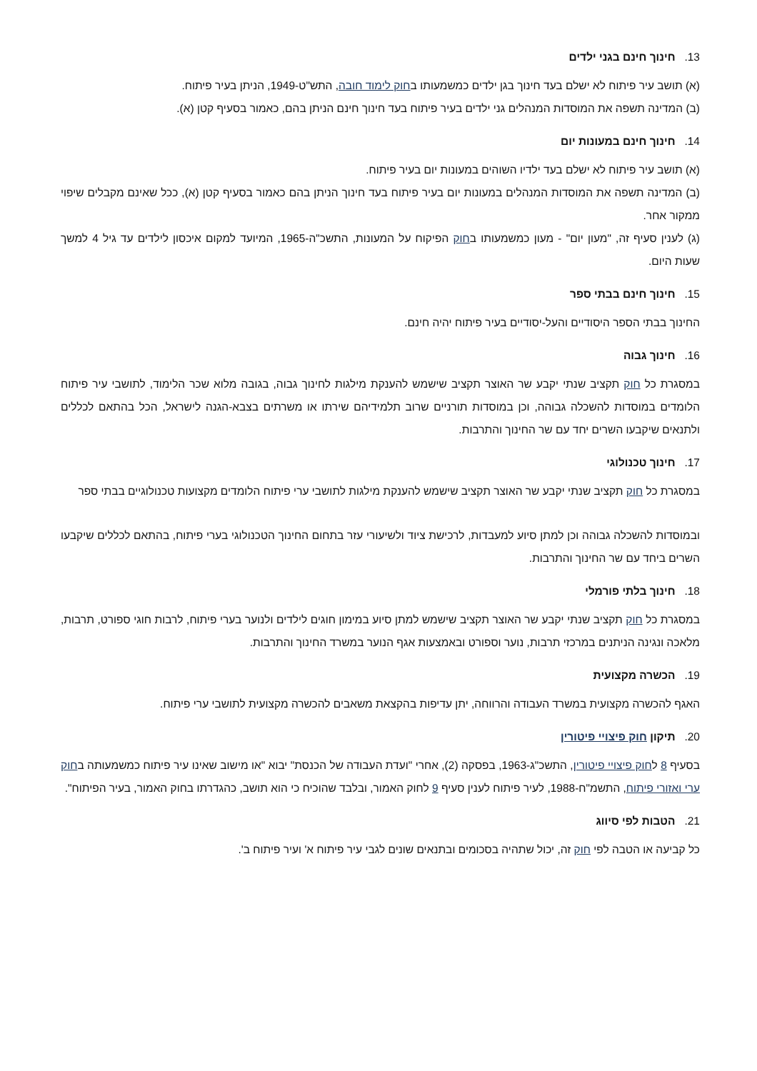13. חינוך חינם בגני ילדים
(א) תושב עיר פיתוח לא ישלם בעד חינוך בגן ילדים כמשמעותו בחוק לימוד חובה, התש"ט-1949, הניתן בעיר פיתוח.
(ב) המדינה תשפה את המוסדות המנהלים גני ילדים בעיר פיתוח בעד חינוך חינם הניתן בהם, כאמור בסעיף קטן (א).
14. חינוך חינם במעונות יום
(א) תושב עיר פיתוח לא ישלם בעד ילדיו השוהים במעונות יום בעיר פיתוח.
(ב) המדינה תשפה את המוסדות המנהלים במעונות יום בעיר פיתוח בעד חינוך הניתן בהם כאמור בסעיף קטן (א), ככל שאינם מקבלים שיפוי ממקור אחר.
(ג) לענין סעיף זה, "מעון יום" - מעון כמשמעותו בחוק הפיקוח על המעונות, התשכ"ה-1965, המיועד למקום איכסון לילדים עד גיל 4 למשך שעות היום.
15. חינוך חינם בבתי ספר
החינוך בבתי הספר היסודיים והעל-יסודיים בעיר פיתוח יהיה חינם.
16. חינוך גבוה
במסגרת כל חוק תקציב שנתי יקבע שר האוצר תקציב שישמש להענקת מילגות לחינוך גבוה, בגובה מלוא שכר הלימוד, לתושבי עיר פיתוח הלומדים במוסדות להשכלה גבוהה, וכן במוסדות תורניים שרוב תלמידיהם שירתו או משרתים בצבא-הגנה לישראל, הכל בהתאם לכללים ולתנאים שיקבעו השרים יחד עם שר החינוך והתרבות.
17. חינוך טכנולוגי
במסגרת כל חוק תקציב שנתי יקבע שר האוצר תקציב שישמש להענקת מילגות לתושבי ערי פיתוח הלומדים מקצועות טכנולוגיים בבתי ספר
ובמוסדות להשכלה גבוהה וכן למתן סיוע למעבדות, לרכישת ציוד ולשיעורי עזר בתחום החינוך הטכנולוגי בערי פיתוח, בהתאם לכללים שיקבעו השרים ביחד עם שר החינוך והתרבות.
18. חינוך בלתי פורמלי
במסגרת כל חוק תקציב שנתי יקבע שר האוצר תקציב שישמש למתן סיוע במימון חוגים לילדים ולנוער בערי פיתוח, לרבות חוגי ספורט, תרבות, מלאכה ונגינה הניתנים במרכזי תרבות, נוער וספורט ובאמצעות אגף הנוער במשרד החינוך והתרבות.
19. הכשרה מקצועית
האגף להכשרה מקצועית במשרד העבודה והרווחה, יתן עדיפות בהקצאת משאבים להכשרה מקצועית לתושבי ערי פיתוח.
20. תיקון חוק פיצויי פיטורין
בסעיף 8 לחוק פיצויי פיטורין, התשכ"ג-1963, בפסקה (2), אחרי "ועדת העבודה של הכנסת" יבוא "או מישוב שאינו עיר פיתוח כמשמעותה בחוק ערי ואזורי פיתוח, התשמ"ח-1988, לעיר פיתוח לענין סעיף 9 לחוק האמור, ובלבד שהוכיח כי הוא תושב, כהגדרתו בחוק האמור, בעיר הפיתוח".
21. הטבות לפי סיווג
כל קביעה או הטבה לפי חוק זה, יכול שתהיה בסכומים ובתנאים שונים לגבי עיר פיתוח א' ועיר פיתוח ב'.